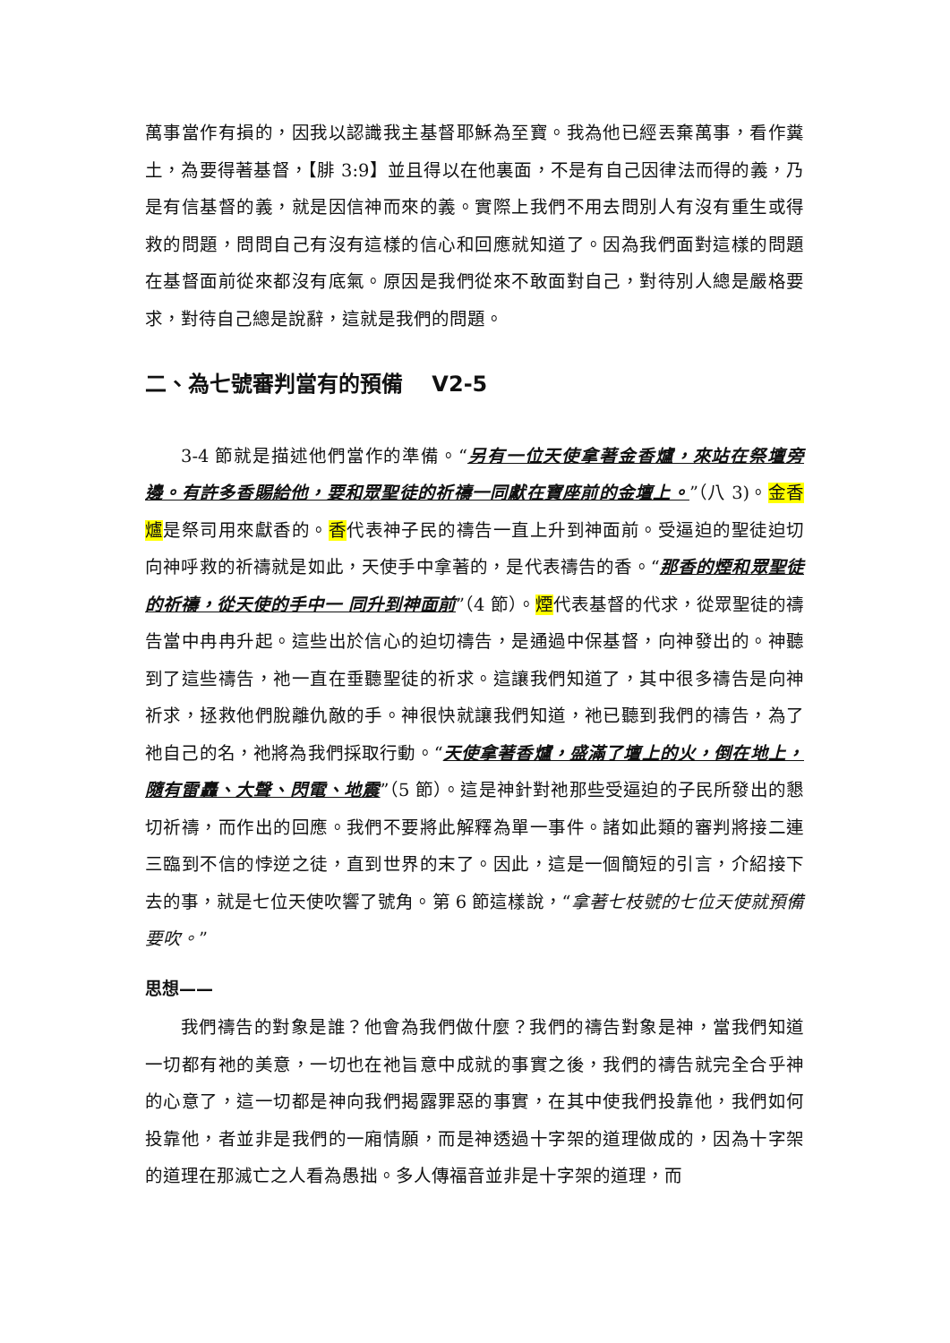萬事當作有損的，因我以認識我主基督耶穌為至寶。我為他已經丟棄萬事，看作糞土，為要得著基督，【腓 3:9】並且得以在他裏面，不是有自己因律法而得的義，乃是有信基督的義，就是因信神而來的義。實際上我們不用去問別人有沒有重生或得救的問題，問問自己有沒有這樣的信心和回應就知道了。因為我們面對這樣的問題在基督面前從來都沒有底氣。原因是我們從來不敢面對自己，對待別人總是嚴格要求，對待自己總是說辭，這就是我們的問題。
二、為七號審判當有的預備　 V2-5
3-4 節就是描述他們當作的準備。“另有一位天使拿著金香爐，來站在祭壇旁邊。有許多香賜給他，要和眾聖徒的祈禱一同獻在寶座前的金壇上。”（八 3)。金香爐是祭司用來獻香的。香代表神子民的禱告一直上升到神面前。受逼迫的聖徒迫切向神呼救的祈禱就是如此，天使手中拿著的，是代表禱告的香。“那香的煙和眾聖徒的祈禱，從天使的手中一 同升到神面前”（4 節）。煙代表基督的代求，從眾聖徒的禱告當中冉冉升起。這些出於信心的迫切禱告，是通過中保基督，向神發出的。神聽到了這些禱告，祂一直在垂聽聖徒的祈求。這讓我們知道了，其中很多禱告是向神祈求，拯救他們脫離仇敵的手。神很快就讓我們知道，祂已聽到我們的禱告，為了祂自己的名，祂將為我們採取行動。“天使拿著香爐，盛滿了壇上的火，倒在地上，隨有雷轟、大聲、閃電、地震”（5 節）。這是神針對祂那些受逼迫的子民所發出的懇切祈禱，而作出的回應。我們不要將此解釋為單一事件。諸如此類的審判將接二連三臨到不信的悖逆之徒，直到世界的末了。因此，這是一個簡短的引言，介紹接下去的事，就是七位天使吹響了號角。第 6 節這樣說，“拿著七枝號的七位天使就預備要吹。”
思想——
我們禱告的對象是誰？他會為我們做什麼？我們的禱告對象是神，當我們知道一切都有祂的美意，一切也在祂旨意中成就的事實之後，我們的禱告就完全合乎神的心意了，這一切都是神向我們揭露罪惡的事實，在其中使我們投靠他，我們如何投靠他，者並非是我們的一廂情願，而是神透過十字架的道理做成的，因為十字架的道理在那滅亡之人看為愚拙。多人傳福音並非是十字架的道理，而